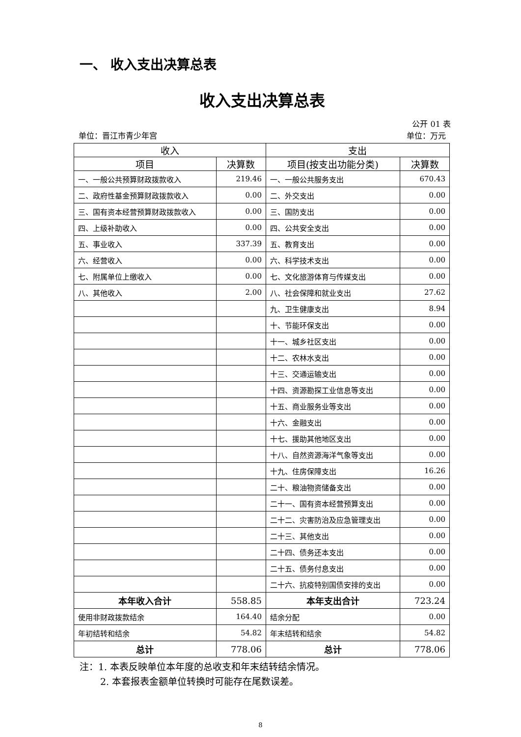一、 收入支出决算总表
收入支出决算总表
公开 01 表
单位：晋江市青少年宫 单位：万元
| 收入 | | 支出 | |
| --- | --- | --- | --- |
| 项目 | 决算数 | 项目(按支出功能分类) | 决算数 |
| 一、一般公共预算财政拨款收入 | 219.46 | 一、一般公共服务支出 | 670.43 |
| 二、政府性基金预算财政拨款收入 | 0.00 | 二、外交支出 | 0.00 |
| 三、国有资本经营预算财政拨款收入 | 0.00 | 三、国防支出 | 0.00 |
| 四、上级补助收入 | 0.00 | 四、公共安全支出 | 0.00 |
| 五、事业收入 | 337.39 | 五、教育支出 | 0.00 |
| 六、经营收入 | 0.00 | 六、科学技术支出 | 0.00 |
| 七、附属单位上缴收入 | 0.00 | 七、文化旅游体育与传媒支出 | 0.00 |
| 八、其他收入 | 2.00 | 八、社会保障和就业支出 | 27.62 |
| | | 九、卫生健康支出 | 8.94 |
| | | 十、节能环保支出 | 0.00 |
| | | 十一、城乡社区支出 | 0.00 |
| | | 十二、农林水支出 | 0.00 |
| | | 十三、交通运输支出 | 0.00 |
| | | 十四、资源勘探工业信息等支出 | 0.00 |
| | | 十五、商业服务业等支出 | 0.00 |
| | | 十六、金融支出 | 0.00 |
| | | 十七、援助其他地区支出 | 0.00 |
| | | 十八、自然资源海洋气象等支出 | 0.00 |
| | | 十九、住房保障支出 | 16.26 |
| | | 二十、粮油物资储备支出 | 0.00 |
| | | 二十一、国有资本经营预算支出 | 0.00 |
| | | 二十二、灾害防治及应急管理支出 | 0.00 |
| | | 二十三、其他支出 | 0.00 |
| | | 二十四、债务还本支出 | 0.00 |
| | | 二十五、债务付息支出 | 0.00 |
| | | 二十六、抗疫特别国债安排的支出 | 0.00 |
| 本年收入合计 | 558.85 | 本年支出合计 | 723.24 |
| 使用非财政拨款结余 | 164.40 | 结余分配 | 0.00 |
| 年初结转和结余 | 54.82 | 年末结转和结余 | 54.82 |
| 总计 | 778.06 | 总计 | 778.06 |
注：1. 本表反映单位本年度的总收支和年末结转结余情况。
2. 本套报表金额单位转换时可能存在尾数误差。
8